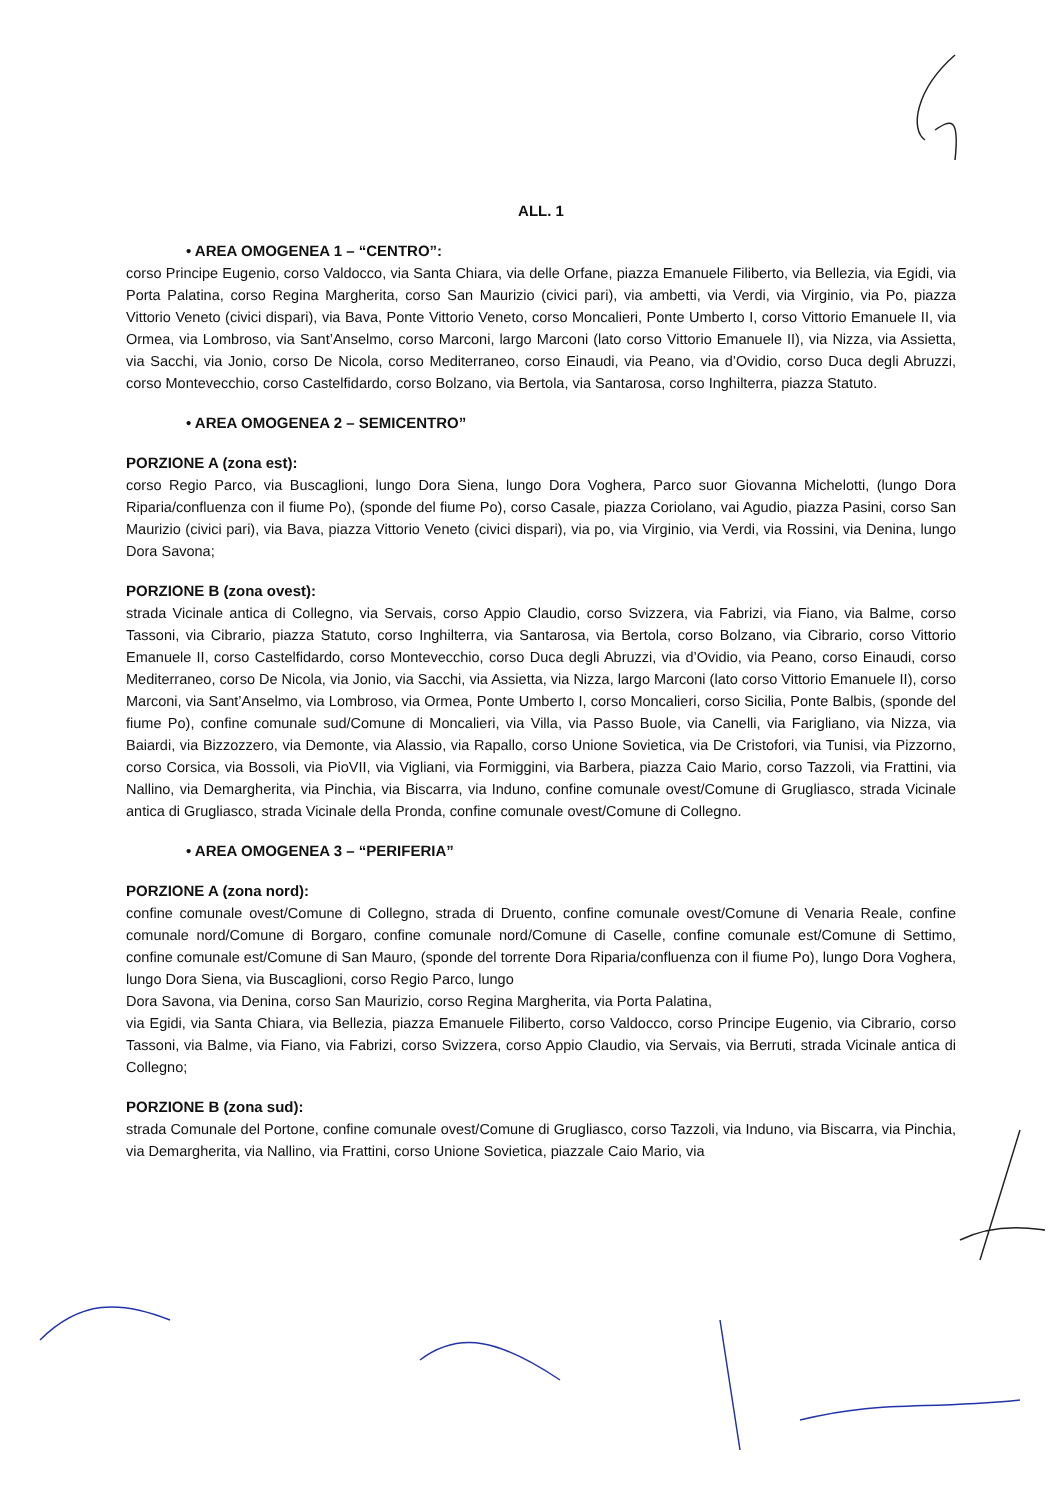ALL. 1
• AREA OMOGENEA 1 – “CENTRO”:
corso Principe Eugenio, corso Valdocco, via Santa Chiara, via delle Orfane, piazza Emanuele Filiberto, via Bellezia, via Egidi, via Porta Palatina, corso Regina Margherita, corso San Maurizio (civici pari), via ambetti, via Verdi, via Virginio, via Po, piazza Vittorio Veneto (civici dispari), via Bava, Ponte Vittorio Veneto, corso Moncalieri, Ponte Umberto I, corso Vittorio Emanuele II, via Ormea, via Lombroso, via Sant’Anselmo, corso Marconi, largo Marconi (lato corso Vittorio Emanuele II), via Nizza, via Assietta, via Sacchi, via Jonio, corso De Nicola, corso Mediterraneo, corso Einaudi, via Peano, via d’Ovidio, corso Duca degli Abruzzi, corso Montevecchio, corso Castelfidardo, corso Bolzano, via Bertola, via Santarosa, corso Inghilterra, piazza Statuto.
• AREA OMOGENEA 2 – SEMICENTRO”
PORZIONE A (zona est):
corso Regio Parco, via Buscaglioni, lungo Dora Siena, lungo Dora Voghera, Parco suor Giovanna Michelotti, (lungo Dora Riparia/confluenza con il fiume Po), (sponde del fiume Po), corso Casale, piazza Coriolano, vai Agudio, piazza Pasini, corso San Maurizio (civici pari), via Bava, piazza Vittorio Veneto (civici dispari), via po, via Virginio, via Verdi, via Rossini, via Denina, lungo Dora Savona;
PORZIONE B (zona ovest):
strada Vicinale antica di Collegno, via Servais, corso Appio Claudio, corso Svizzera, via Fabrizi, via Fiano, via Balme, corso Tassoni, via Cibrario, piazza Statuto, corso Inghilterra, via Santarosa, via Bertola, corso Bolzano, via Cibrario, corso Vittorio Emanuele II, corso Castelfidardo, corso Montevecchio, corso Duca degli Abruzzi, via d’Ovidio, via Peano, corso Einaudi, corso Mediterraneo, corso De Nicola, via Jonio, via Sacchi, via Assietta, via Nizza, largo Marconi (lato corso Vittorio Emanuele II), corso Marconi, via Sant’Anselmo, via Lombroso, via Ormea, Ponte Umberto I, corso Moncalieri, corso Sicilia, Ponte Balbis, (sponde del fiume Po), confine comunale sud/Comune di Moncalieri, via Villa, via Passo Buole, via Canelli, via Farigliano, via Nizza, via Baiardi, via Bizzozzero, via Demonte, via Alassio, via Rapallo, corso Unione Sovietica, via De Cristofori, via Tunisi, via Pizzorno, corso Corsica, via Bossoli, via PioVII, via Vigliani, via Formiggini, via Barbera, piazza Caio Mario, corso Tazzoli, via Frattini, via Nallino, via Demargherita, via Pinchia, via Biscarra, via Induno, confine comunale ovest/Comune di Grugliasco, strada Vicinale antica di Grugliasco, strada Vicinale della Pronda, confine comunale ovest/Comune di Collegno.
• AREA OMOGENEA 3 – “PERIFERIA”
PORZIONE A (zona nord):
confine comunale ovest/Comune di Collegno, strada di Druento, confine comunale ovest/Comune di Venaria Reale, confine comunale nord/Comune di Borgaro, confine comunale nord/Comune di Caselle, confine comunale est/Comune di Settimo, confine comunale est/Comune di San Mauro, (sponde del torrente Dora Riparia/confluenza con il fiume Po), lungo Dora Voghera, lungo Dora Siena, via Buscaglioni, corso Regio Parco, lungo
Dora Savona, via Denina, corso San Maurizio, corso Regina Margherita, via Porta Palatina,
via Egidi, via Santa Chiara, via Bellezia, piazza Emanuele Filiberto, corso Valdocco, corso Principe Eugenio, via Cibrario, corso Tassoni, via Balme, via Fiano, via Fabrizi, corso Svizzera, corso Appio Claudio, via Servais, via Berruti, strada Vicinale antica di Collegno;
PORZIONE B (zona sud):
strada Comunale del Portone, confine comunale ovest/Comune di Grugliasco, corso Tazzoli, via Induno, via Biscarra, via Pinchia, via Demargherita, via Nallino, via Frattini, corso Unione Sovietica, piazzale Caio Mario, via